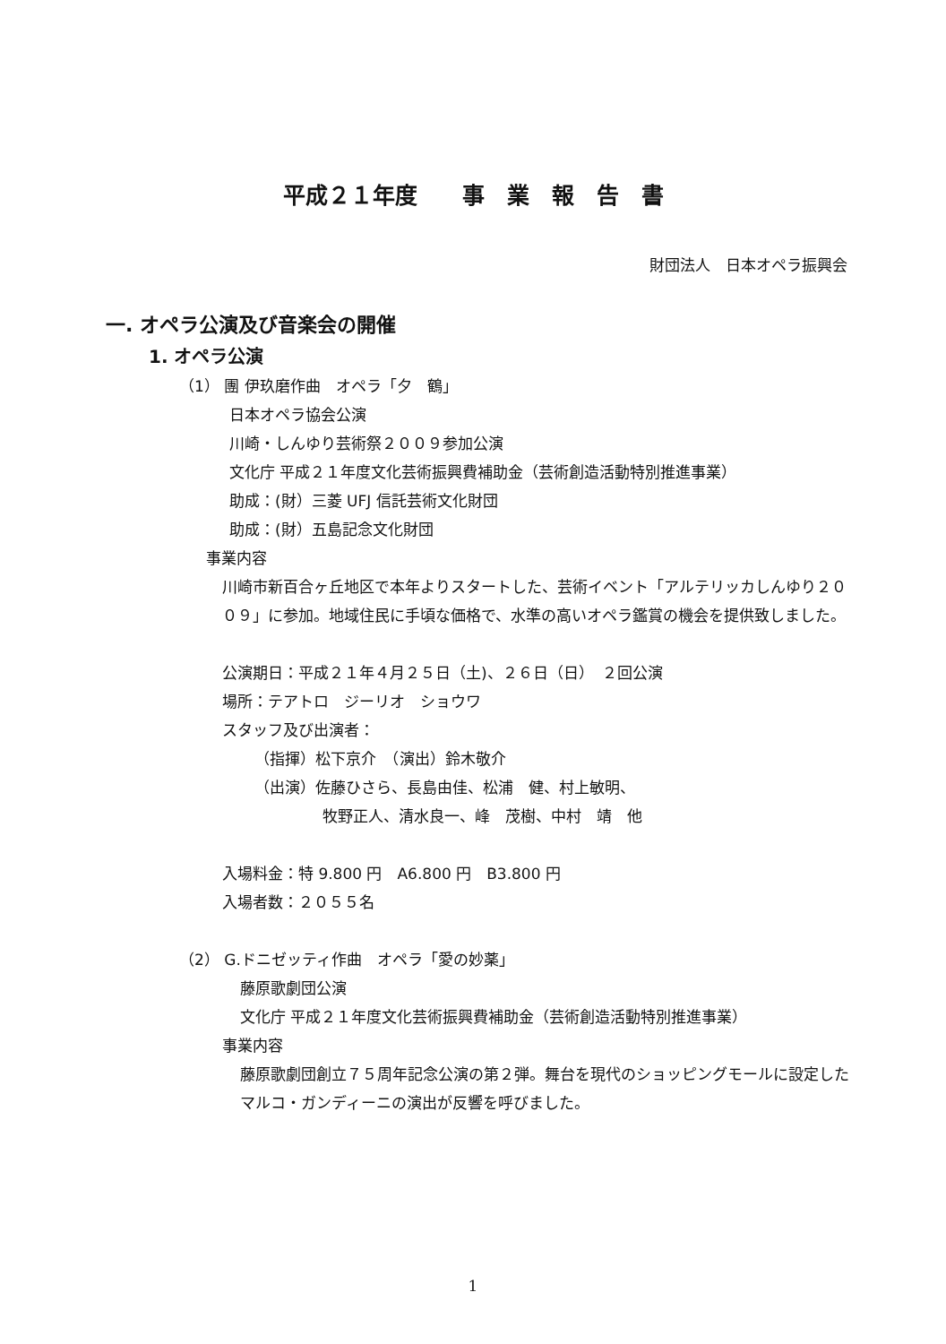平成２１年度　　事　業　報　告　書
財団法人　日本オペラ振興会
一. オペラ公演及び音楽会の開催
1. オペラ公演
（1） 團 伊玖磨作曲　オペラ「夕　鶴」
日本オペラ協会公演
川崎・しんゆり芸術祭２００９参加公演
文化庁 平成２１年度文化芸術振興費補助金（芸術創造活動特別推進事業）
助成：(財）三菱 UFJ 信託芸術文化財団
助成：(財）五島記念文化財団
事業内容
川崎市新百合ヶ丘地区で本年よりスタートした、芸術イベント「アルテリッカしんゆり２００９」に参加。地域住民に手頃な価格で、水準の高いオペラ鑑賞の機会を提供致しました。
公演期日：平成２１年４月２５日（土)、２６日（日）　２回公演
場所：テアトロ　ジーリオ　ショウワ
スタッフ及び出演者：
（指揮）松下京介　（演出）鈴木敬介
（出演）佐藤ひさら、長島由佳、松浦　健、村上敏明、
牧野正人、清水良一、峰　茂樹、中村　靖　他
入場料金：特 9.800 円　A6.800 円　B3.800 円
入場者数：２０５５名
（2） G.ドニゼッティ作曲　オペラ「愛の妙薬」
藤原歌劇団公演
文化庁 平成２１年度文化芸術振興費補助金（芸術創造活動特別推進事業）
事業内容
藤原歌劇団創立７５周年記念公演の第２弾。舞台を現代のショッピングモールに設定したマルコ・ガンディーニの演出が反響を呼びました。
1